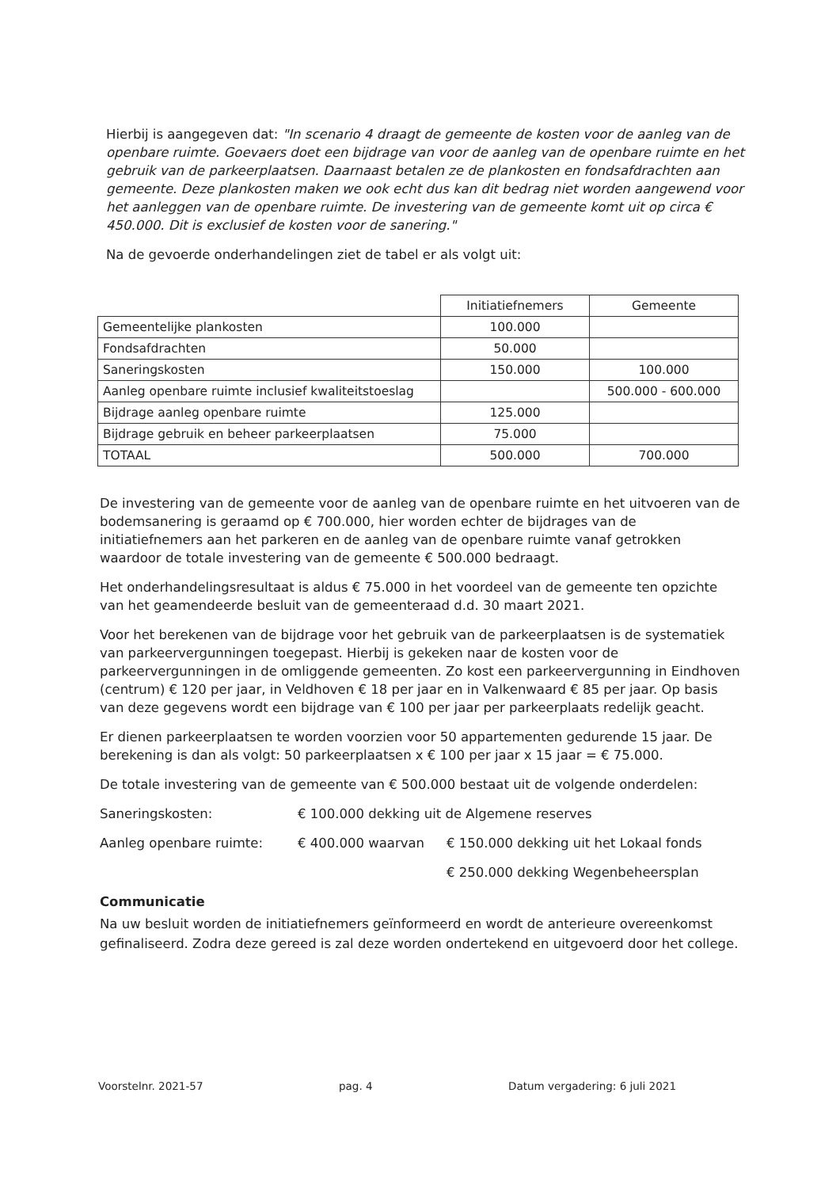Hierbij is aangegeven dat: "In scenario 4 draagt de gemeente de kosten voor de aanleg van de openbare ruimte. Goevaers doet een bijdrage van voor de aanleg van de openbare ruimte en het gebruik van de parkeerplaatsen. Daarnaast betalen ze de plankosten en fondsafdrachten aan gemeente. Deze plankosten maken we ook echt dus kan dit bedrag niet worden aangewend voor het aanleggen van de openbare ruimte. De investering van de gemeente komt uit op circa € 450.000. Dit is exclusief de kosten voor de sanering."
Na de gevoerde onderhandelingen ziet de tabel er als volgt uit:
| | Initiatiefnemers | Gemeente |
| Gemeentelijke plankosten | 100.000 | |
| Fondsafdrachten | 50.000 | |
| Saneringskosten | 150.000 | 100.000 |
| Aanleg openbare ruimte inclusief kwaliteitstoeslag | | 500.000 - 600.000 |
| Bijdrage aanleg openbare ruimte | 125.000 | |
| Bijdrage gebruik en beheer parkeerplaatsen | 75.000 | |
| TOTAAL | 500.000 | 700.000 |
De investering van de gemeente voor de aanleg van de openbare ruimte en het uitvoeren van de bodemsanering is geraamd op € 700.000, hier worden echter de bijdrages van de initiatiefnemers aan het parkeren en de aanleg van de openbare ruimte vanaf getrokken waardoor de totale investering van de gemeente € 500.000 bedraagt.
Het onderhandelingsresultaat is aldus € 75.000 in het voordeel van de gemeente ten opzichte van het geamendeerde besluit van de gemeenteraad d.d. 30 maart 2021.
Voor het berekenen van de bijdrage voor het gebruik van de parkeerplaatsen is de systematiek van parkeervergunningen toegepast. Hierbij is gekeken naar de kosten voor de parkeervergunningen in de omliggende gemeenten. Zo kost een parkeervergunning in Eindhoven (centrum) € 120 per jaar, in Veldhoven € 18 per jaar en in Valkenwaard € 85 per jaar. Op basis van deze gegevens wordt een bijdrage van € 100 per jaar per parkeerplaats redelijk geacht.
Er dienen parkeerplaatsen te worden voorzien voor 50 appartementen gedurende 15 jaar. De berekening is dan als volgt: 50 parkeerplaatsen x € 100 per jaar x 15 jaar = € 75.000.
De totale investering van de gemeente van € 500.000 bestaat uit de volgende onderdelen:
Saneringskosten: € 100.000 dekking uit de Algemene reserves
Aanleg openbare ruimte: € 400.000 waarvan € 150.000 dekking uit het Lokaal fonds
€ 250.000 dekking Wegenbeheersplan
Communicatie
Na uw besluit worden de initiatiefnemers geïnformeerd en wordt de anterieure overeenkomst gefinaliseerd. Zodra deze gereed is zal deze worden ondertekend en uitgevoerd door het college.
Voorstelnr. 2021-57 pag. 4 Datum vergadering: 6 juli 2021